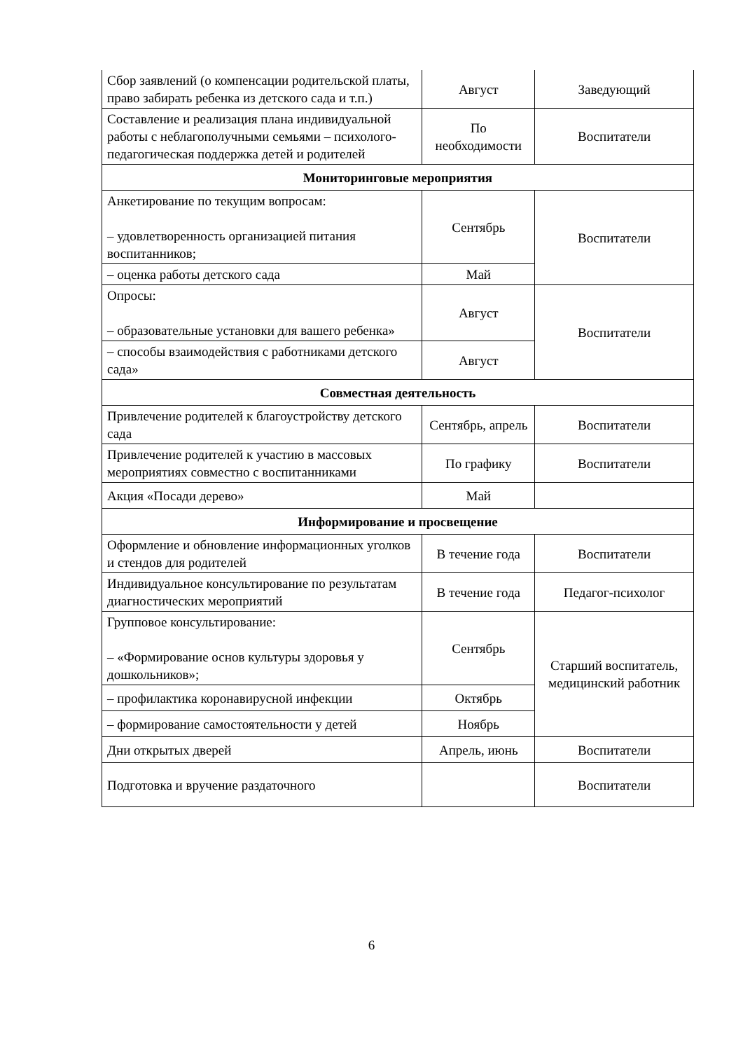| Сбор заявлений (о компенсации родительской платы, право забирать ребенка из детского сада и т.п.) | Август | Заведующий |
| Составление и реализация плана индивидуальной работы с неблагополучными семьями – психолого-педагогическая поддержка детей и родителей | По необходимости | Воспитатели |
| Мониторинговые мероприятия | | |
| Анкетирование по текущим вопросам: – удовлетворенность организацией питания воспитанников; | Сентябрь | Воспитатели |
| – оценка работы детского сада | Май | |
| Опросы: – образовательные установки для вашего ребенка» | Август | Воспитатели |
| – способы взаимодействия с работниками детского сада» | Август | |
| Совместная деятельность | | |
| Привлечение родителей к благоустройству детского сада | Сентябрь, апрель | Воспитатели |
| Привлечение родителей к участию в массовых мероприятиях совместно с воспитанниками | По графику | Воспитатели |
| Акция «Посади дерево» | Май | |
| Информирование и просвещение | | |
| Оформление и обновление информационных уголков и стендов для родителей | В течение года | Воспитатели |
| Индивидуальное консультирование по результатам диагностических мероприятий | В течение года | Педагог-психолог |
| Групповое консультирование: – «Формирование основ культуры здоровья у дошкольников»; | Сентябрь | Старший воспитатель, медицинский работник |
| – профилактика коронавирусной инфекции | Октябрь | |
| – формирование самостоятельности у детей | Ноябрь | |
| Дни открытых дверей | Апрель, июнь | Воспитатели |
| Подготовка и вручение раздаточного | | Воспитатели |
6